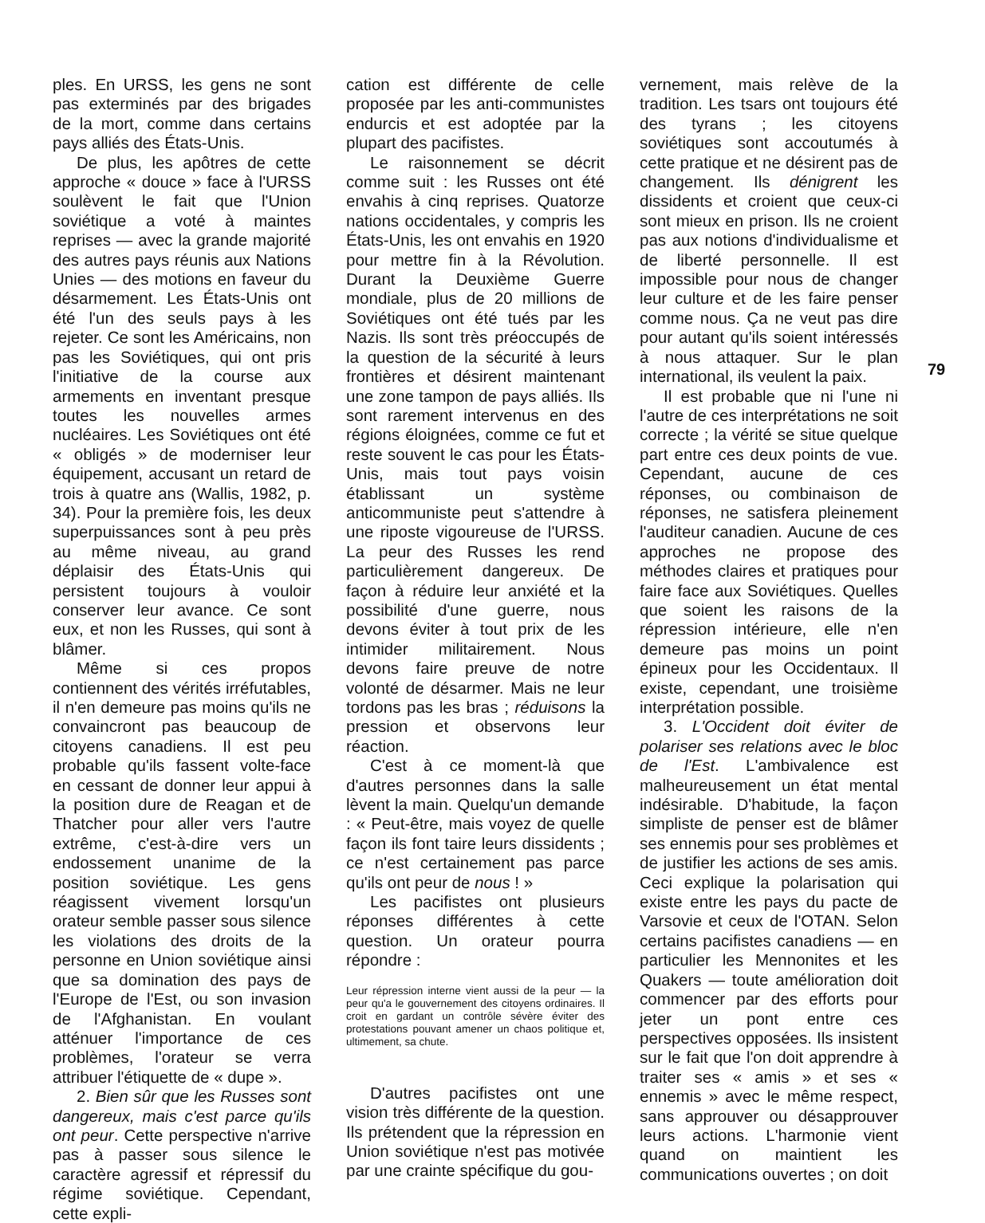ples. En URSS, les gens ne sont pas exterminés par des brigades de la mort, comme dans certains pays alliés des États-Unis.
De plus, les apôtres de cette approche « douce » face à l'URSS soulèvent le fait que l'Union soviétique a voté à maintes reprises — avec la grande majorité des autres pays réunis aux Nations Unies — des motions en faveur du désarmement. Les États-Unis ont été l'un des seuls pays à les rejeter. Ce sont les Américains, non pas les Soviétiques, qui ont pris l'initiative de la course aux armements en inventant presque toutes les nouvelles armes nucléaires. Les Soviétiques ont été « obligés » de moderniser leur équipement, accusant un retard de trois à quatre ans (Wallis, 1982, p. 34). Pour la première fois, les deux superpuissances sont à peu près au même niveau, au grand déplaisir des États-Unis qui persistent toujours à vouloir conserver leur avance. Ce sont eux, et non les Russes, qui sont à blâmer.
Même si ces propos contiennent des vérités irréfutables, il n'en demeure pas moins qu'ils ne convaincront pas beaucoup de citoyens canadiens. Il est peu probable qu'ils fassent volte-face en cessant de donner leur appui à la position dure de Reagan et de Thatcher pour aller vers l'autre extrême, c'est-à-dire vers un endossement unanime de la position soviétique. Les gens réagissent vivement lorsqu'un orateur semble passer sous silence les violations des droits de la personne en Union soviétique ainsi que sa domination des pays de l'Europe de l'Est, ou son invasion de l'Afghanistan. En voulant atténuer l'importance de ces problèmes, l'orateur se verra attribuer l'étiquette de « dupe ».
2. Bien sûr que les Russes sont dangereux, mais c'est parce qu'ils ont peur. Cette perspective n'arrive pas à passer sous silence le caractère agressif et répressif du régime soviétique. Cependant, cette expli-
cation est différente de celle proposée par les anti-communistes endurcis et est adoptée par la plupart des pacifistes.
Le raisonnement se décrit comme suit : les Russes ont été envahis à cinq reprises. Quatorze nations occidentales, y compris les États-Unis, les ont envahis en 1920 pour mettre fin à la Révolution. Durant la Deuxième Guerre mondiale, plus de 20 millions de Soviétiques ont été tués par les Nazis. Ils sont très préoccupés de la question de la sécurité à leurs frontières et désirent maintenant une zone tampon de pays alliés. Ils sont rarement intervenus en des régions éloignées, comme ce fut et reste souvent le cas pour les États-Unis, mais tout pays voisin établissant un système anticommuniste peut s'attendre à une riposte vigoureuse de l'URSS. La peur des Russes les rend particulièrement dangereux. De façon à réduire leur anxiété et la possibilité d'une guerre, nous devons éviter à tout prix de les intimider militairement. Nous devons faire preuve de notre volonté de désarmer. Mais ne leur tordons pas les bras ; réduisons la pression et observons leur réaction.
C'est à ce moment-là que d'autres personnes dans la salle lèvent la main. Quelqu'un demande : « Peut-être, mais voyez de quelle façon ils font taire leurs dissidents ; ce n'est certainement pas parce qu'ils ont peur de nous ! »
Les pacifistes ont plusieurs réponses différentes à cette question. Un orateur pourra répondre :
Leur répression interne vient aussi de la peur — la peur qu'a le gouvernement des citoyens ordinaires. Il croit en gardant un contrôle sévère éviter des protestations pouvant amener un chaos politique et, ultimement, sa chute.
D'autres pacifistes ont une vision très différente de la question. Ils prétendent que la répression en Union soviétique n'est pas motivée par une crainte spécifique du gou-
vernement, mais relève de la tradition. Les tsars ont toujours été des tyrans ; les citoyens soviétiques sont accoutumés à cette pratique et ne désirent pas de changement. Ils dénigrent les dissidents et croient que ceux-ci sont mieux en prison. Ils ne croient pas aux notions d'individualisme et de liberté personnelle. Il est impossible pour nous de changer leur culture et de les faire penser comme nous. Ça ne veut pas dire pour autant qu'ils soient intéressés à nous attaquer. Sur le plan international, ils veulent la paix.
Il est probable que ni l'une ni l'autre de ces interprétations ne soit correcte ; la vérité se situe quelque part entre ces deux points de vue. Cependant, aucune de ces réponses, ou combinaison de réponses, ne satisfera pleinement l'auditeur canadien. Aucune de ces approches ne propose des méthodes claires et pratiques pour faire face aux Soviétiques. Quelles que soient les raisons de la répression intérieure, elle n'en demeure pas moins un point épineux pour les Occidentaux. Il existe, cependant, une troisième interprétation possible.
3. L'Occident doit éviter de polariser ses relations avec le bloc de l'Est. L'ambivalence est malheureusement un état mental indésirable. D'habitude, la façon simpliste de penser est de blâmer ses ennemis pour ses problèmes et de justifier les actions de ses amis. Ceci explique la polarisation qui existe entre les pays du pacte de Varsovie et ceux de l'OTAN. Selon certains pacifistes canadiens — en particulier les Mennonites et les Quakers — toute amélioration doit commencer par des efforts pour jeter un pont entre ces perspectives opposées. Ils insistent sur le fait que l'on doit apprendre à traiter ses « amis » et ses « ennemis » avec le même respect, sans approuver ou désapprouver leurs actions. L'harmonie vient quand on maintient les communications ouvertes ; on doit
79